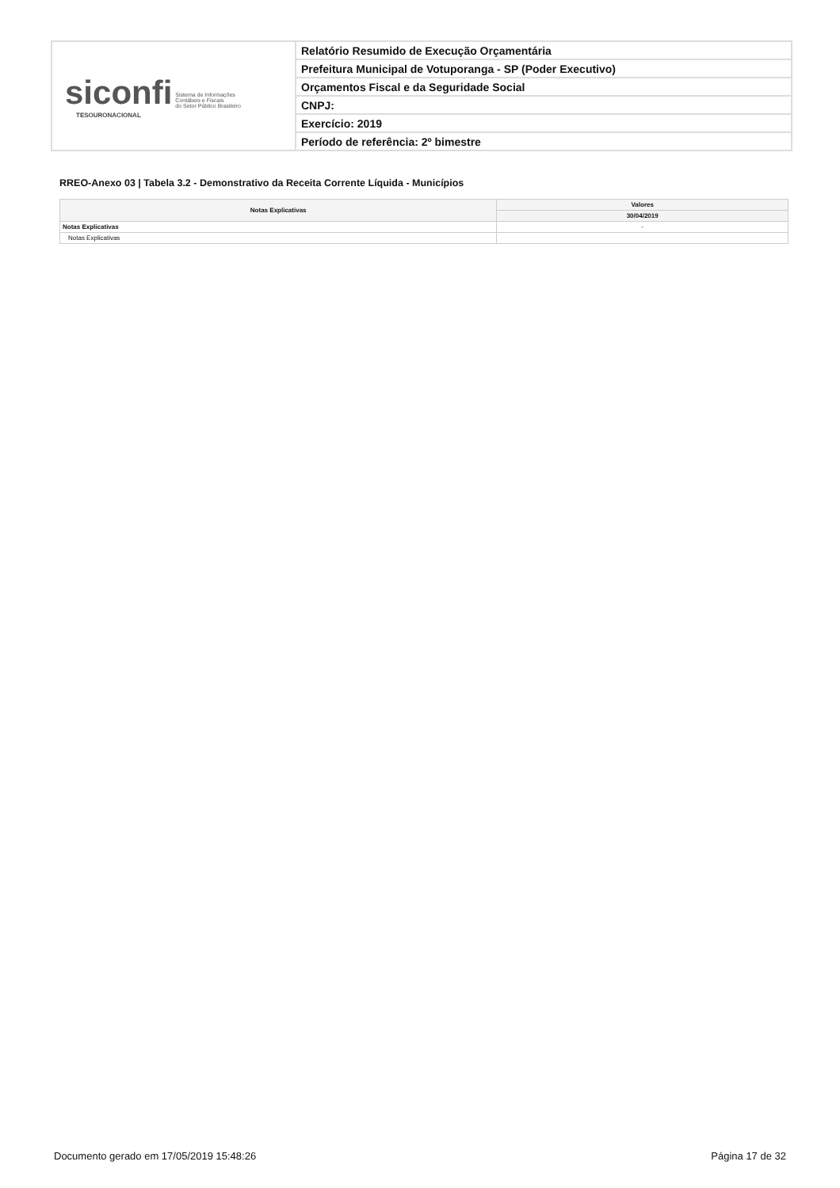siconfi Sistema de Informações
Contábeis e Fiscais
do Setor Público Brasileiro
TESOURONACIONAL
Relatório Resumido de Execução Orçamentária
Prefeitura Municipal de Votuporanga - SP (Poder Executivo)
Orçamentos Fiscal e da Seguridade Social
CNPJ:
Exercício: 2019
Período de referência: 2º bimestre
RREO-Anexo 03 | Tabela 3.2 - Demonstrativo da Receita Corrente Líquida - Municípios
| Notas Explicativas | Valores |
| --- | --- |
| | 30/04/2019 |
| Notas Explicativas | - |
| Notas Explicativas | |
Documento gerado em 17/05/2019 15:48:26 Página 17 de 32